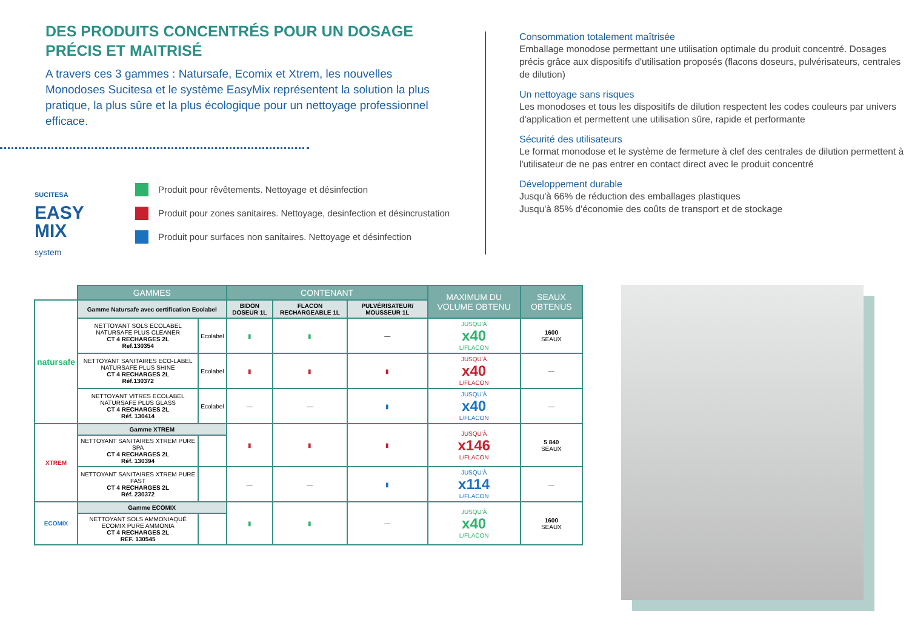DES PRODUITS CONCENTRÉS POUR UN DOSAGE PRÉCIS ET MAITRISÉ
A travers ces 3 gammes : Natursafe, Ecomix et Xtrem, les nouvelles Monodoses Sucitesa et le système EasyMix représentent la solution la plus pratique, la plus sûre et la plus écologique pour un nettoyage professionnel efficace.
SUCITESA
EASY
MIX
system
Produit pour rêvêtements. Nettoyage et désinfection
Produit pour zones sanitaires. Nettoyage, desinfection et désincrustation
Produit pour surfaces non sanitaires. Nettoyage et désinfection
Consommation totalement maîtrisée
Emballage monodose permettant une utilisation optimale du produit concentré. Dosages précis grâce aux dispositifs d'utilisation proposés (flacons doseurs, pulvérisateurs, centrales de dilution)
Un nettoyage sans risques
Les monodoses et tous les dispositifs de dilution respectent les codes couleurs par univers d'application et permettent une utilisation sûre, rapide et performante
Sécurité des utilisateurs
Le format monodose et le système de fermeture à clef des centrales de dilution permettent à l'utilisateur de ne pas entrer en contact direct avec le produit concentré
Développement durable
Jusqu'à 66% de réduction des emballages plastiques
Jusqu'à 85% d'économie des coûts de transport et de stockage
| | GAMMES | | CONTENANT | | | MAXIMUM DU VOLUME OBTENU | SEAUX OBTENUS |
| natursafe | Gamme Natursafe avec certification Ecolabel | | BIDON DOSEUR 1L | FLACON RECHARGEABLE 1L | PULVÉRISATEUR/ MOUSSEUR 1L | | |
| | NETTOYANT SOLS ECOLABEL NATURSAFE PLUS CLEANER CT 4 RECHARGES 2L Ref.130354 | Ecolabel | ▮ | ▮ | — | JUSQU'À x40 L/FLACON | 1600 SEAUX |
| | NETTOYANT SANITAIRES ECO-LABEL NATURSAFE PLUS SHINE CT 4 RECHARGES 2L Réf.130372 | Ecolabel | ▮ | ▮ | ▮ | JUSQU'À x40 L/FLACON | — |
| | NETTOYANT VITRES ECOLABEL NATURSAFE PLUS GLASS CT 4 RECHARGES 2L Réf. 130414 | Ecolabel | — | — | ▮ | JUSQU'À x40 L/FLACON | — |
| XTREM | Gamme XTREM | | ▮ | ▮ | ▮ | JUSQU'À x146 L/FLACON | 5 840 SEAUX |
| | NETTOYANT SANITAIRES XTREM PURE SPA CT 4 RECHARGES 2L Réf. 130394 | | | | | | |
| | NETTOYANT SANITAIRES XTREM PURE FAST CT 4 RECHARGES 2L Réf. 230372 | | — | — | ▮ | JUSQU'À x114 L/FLACON | — |
| ECOMIX | Gamme ECOMIX | | ▮ | ▮ | — | JUSQU'À x40 L/FLACON | 1600 SEAUX |
| | NETTOYANT SOLS AMMONIAQUÉ ECOMIX PURE AMMONIA CT 4 RECHARGES 2L RÉF. 130545 | | | | | | |